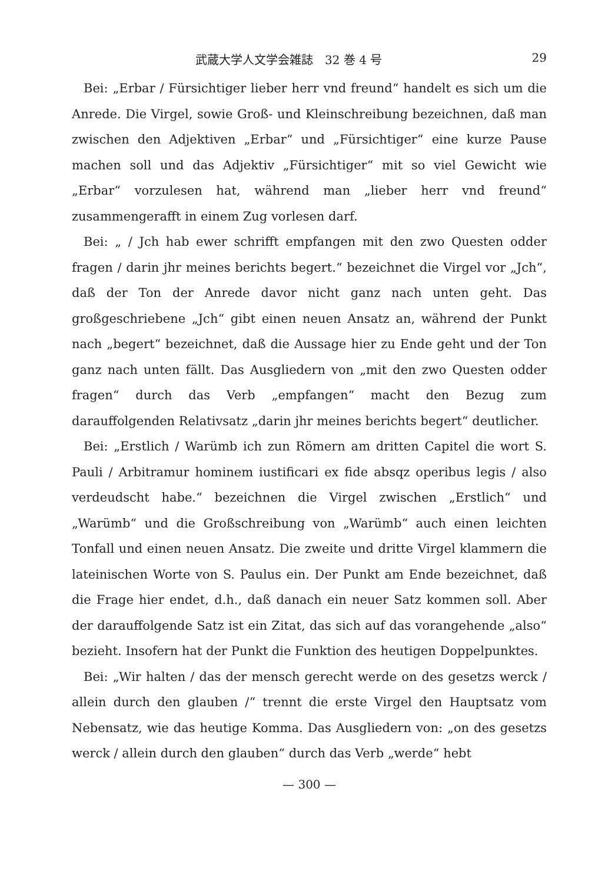武蔵大学人文学会雑誌　32 巻 4 号 29
Bei: „Erbar / Fürsichtiger lieber herr vnd freund“ handelt es sich um die Anrede. Die Virgel, sowie Groß- und Kleinschreibung bezeichnen, daß man zwischen den Adjektiven „Erbar“ und „Fürsichtiger“ eine kurze Pause machen soll und das Adjektiv „Fürsichtiger“ mit so viel Gewicht wie „Erbar“ vorzulesen hat, während man „lieber herr vnd freund“ zusammengerafft in einem Zug vorlesen darf.
Bei: „ / Jch hab ewer schrifft empfangen mit den zwo Questen odder fragen / darin jhr meines berichts begert.“ bezeichnet die Virgel vor „Jch“, daß der Ton der Anrede davor nicht ganz nach unten geht. Das großgeschriebene „Jch“ gibt einen neuen Ansatz an, während der Punkt nach „begert“ bezeichnet, daß die Aussage hier zu Ende geht und der Ton ganz nach unten fällt. Das Ausgliedern von „mit den zwo Questen odder fragen“ durch das Verb „empfangen“ macht den Bezug zum darauffolgenden Relativsatz „darin jhr meines berichts begert“ deutlicher.
Bei: „Erstlich / Warümb ich zun Römern am dritten Capitel die wort S. Pauli / Arbitramur hominem iustificari ex fide absqz operibus legis / also verdeudscht habe.“ bezeichnen die Virgel zwischen „Erstlich“ und „Warümb“ und die Großschreibung von „Warümb“ auch einen leichten Tonfall und einen neuen Ansatz. Die zweite und dritte Virgel klammern die lateinischen Worte von S. Paulus ein. Der Punkt am Ende bezeichnet, daß die Frage hier endet, d.h., daß danach ein neuer Satz kommen soll. Aber der darauffolgende Satz ist ein Zitat, das sich auf das vorangehende „also“ bezieht. Insofern hat der Punkt die Funktion des heutigen Doppelpunktes.
Bei: „Wir halten / das der mensch gerecht werde on des gesetzs werck / allein durch den glauben /“ trennt die erste Virgel den Hauptsatz vom Nebensatz, wie das heutige Komma. Das Ausgliedern von: „on des gesetzs werck / allein durch den glauben“ durch das Verb „werde“ hebt
— 300 —